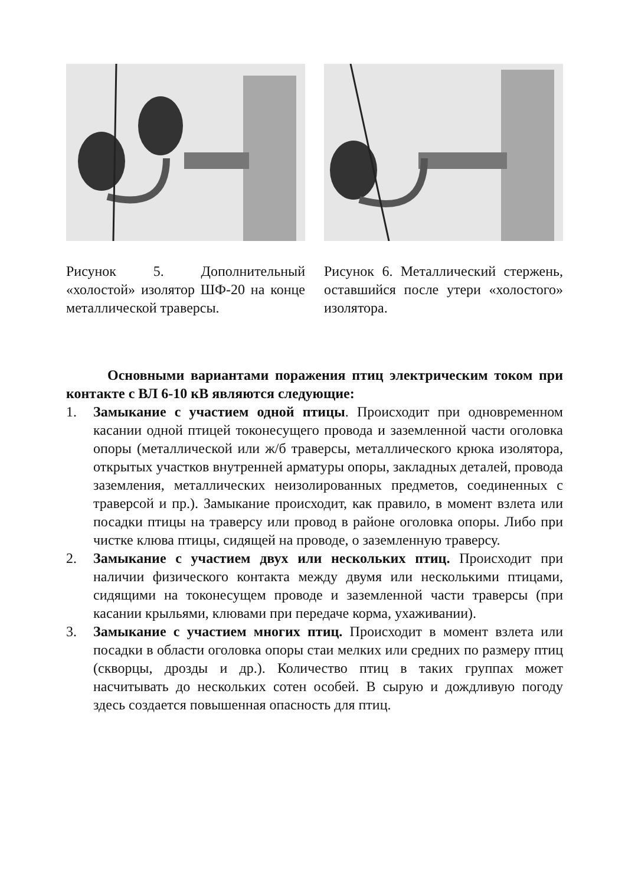Рисунок 5. Дополнительный «холостой» изолятор ШФ-20 на конце металлической траверсы.
Рисунок 6. Металлический стержень, оставшийся после утери «холостого» изолятора.
Основными вариантами поражения птиц электрическим током при контакте с ВЛ 6-10 кВ являются следующие:
1. Замыкание с участием одной птицы. Происходит при одновременном касании одной птицей токонесущего провода и заземленной части оголовка опоры (металлической или ж/б траверсы, металлического крюка изолятора, открытых участков внутренней арматуры опоры, закладных деталей, провода заземления, металлических неизолированных предметов, соединенных с траверсой и пр.). Замыкание происходит, как правило, в момент взлета или посадки птицы на траверсу или провод в районе оголовка опоры. Либо при чистке клюва птицы, сидящей на проводе, о заземленную траверсу.
2. Замыкание с участием двух или нескольких птиц. Происходит при наличии физического контакта между двумя или несколькими птицами, сидящими на токонесущем проводе и заземленной части траверсы (при касании крыльями, клювами при передаче корма, ухаживании).
3. Замыкание с участием многих птиц. Происходит в момент взлета или посадки в области оголовка опоры стаи мелких или средних по размеру птиц (скворцы, дрозды и др.). Количество птиц в таких группах может насчитывать до нескольких сотен особей. В сырую и дождливую погоду здесь создается повышенная опасность для птиц.